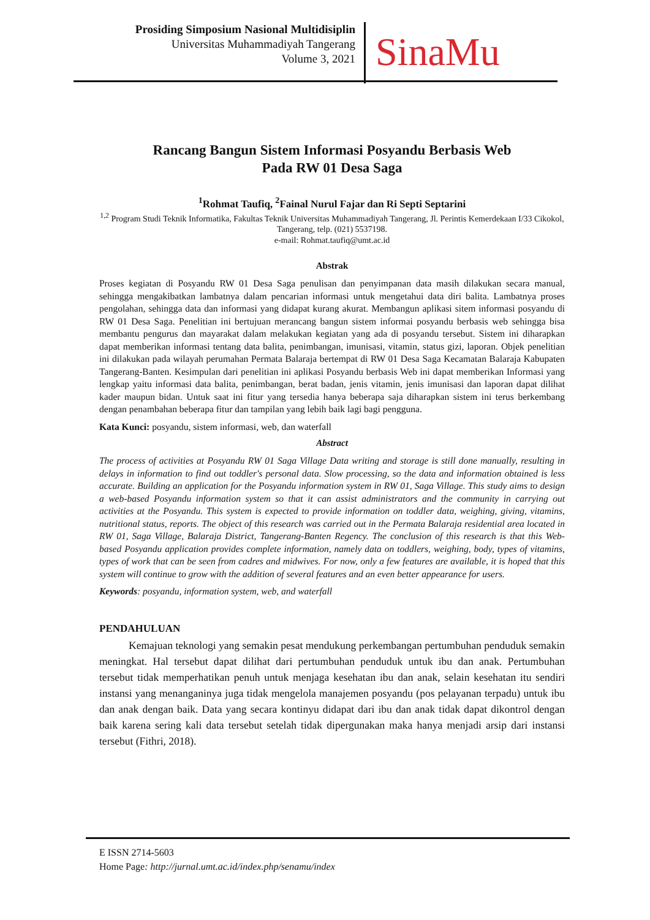Prosiding Simposium Nasional Multidisiplin
Universitas Muhammadiyah Tangerang
Volume 3, 2021
SinaMu
Rancang Bangun Sistem Informasi Posyandu Berbasis Web
Pada RW 01 Desa Saga
<sup>1</sup> Rohmat Taufiq, <sup>2</sup>Fainal Nurul Fajar dan Ri Septi Septarini
<sup>1,2</sup> Program Studi Teknik Informatika, Fakultas Teknik Universitas Muhammadiyah Tangerang, Jl. Perintis Kemerdekaan I/33 Cikokol, Tangerang, telp. (021) 5537198.
e-mail: Rohmat.taufiq@umt.ac.id
Abstrak
Proses kegiatan di Posyandu RW 01 Desa Saga penulisan dan penyimpanan data masih dilakukan secara manual, sehingga mengakibatkan lambatnya dalam pencarian informasi untuk mengetahui data diri balita. Lambatnya proses pengolahan, sehingga data dan informasi yang didapat kurang akurat. Membangun aplikasi sitem informasi posyandu di RW 01 Desa Saga. Penelitian ini bertujuan merancang bangun sistem informai posyandu berbasis web sehingga bisa membantu pengurus dan mayarakat dalam melakukan kegiatan yang ada di posyandu tersebut. Sistem ini diharapkan dapat memberikan informasi tentang data balita, penimbangan, imunisasi, vitamin, status gizi, laporan. Objek penelitian ini dilakukan pada wilayah perumahan Permata Balaraja bertempat di RW 01 Desa Saga Kecamatan Balaraja Kabupaten Tangerang-Banten. Kesimpulan dari penelitian ini aplikasi Posyandu berbasis Web ini dapat memberikan Informasi yang lengkap yaitu informasi data balita, penimbangan, berat badan, jenis vitamin, jenis imunisasi dan laporan dapat dilihat kader maupun bidan. Untuk saat ini fitur yang tersedia hanya beberapa saja diharapkan sistem ini terus berkembang dengan penambahan beberapa fitur dan tampilan yang lebih baik lagi bagi pengguna.
Kata Kunci: posyandu, sistem informasi, web, dan waterfall
Abstract
The process of activities at Posyandu RW 01 Saga Village Data writing and storage is still done manually, resulting in delays in information to find out toddler's personal data. Slow processing, so the data and information obtained is less accurate. Building an application for the Posyandu information system in RW 01, Saga Village. This study aims to design a web-based Posyandu information system so that it can assist administrators and the community in carrying out activities at the Posyandu. This system is expected to provide information on toddler data, weighing, giving, vitamins, nutritional status, reports. The object of this research was carried out in the Permata Balaraja residential area located in RW 01, Saga Village, Balaraja District, Tangerang-Banten Regency. The conclusion of this research is that this Web-based Posyandu application provides complete information, namely data on toddlers, weighing, body, types of vitamins, types of work that can be seen from cadres and midwives. For now, only a few features are available, it is hoped that this system will continue to grow with the addition of several features and an even better appearance for users.
Keywords: posyandu, information system, web, and waterfall
PENDAHULUAN
Kemajuan teknologi yang semakin pesat mendukung perkembangan pertumbuhan penduduk semakin meningkat. Hal tersebut dapat dilihat dari pertumbuhan penduduk untuk ibu dan anak. Pertumbuhan tersebut tidak memperhatikan penuh untuk menjaga kesehatan ibu dan anak, selain kesehatan itu sendiri instansi yang menanganinya juga tidak mengelola manajemen posyandu (pos pelayanan terpadu) untuk ibu dan anak dengan baik. Data yang secara kontinyu didapat dari ibu dan anak tidak dapat dikontrol dengan baik karena sering kali data tersebut setelah tidak dipergunakan maka hanya menjadi arsip dari instansi tersebut (Fithri, 2018).
E ISSN 2714-5603
Home Page: http://jurnal.umt.ac.id/index.php/senamu/index